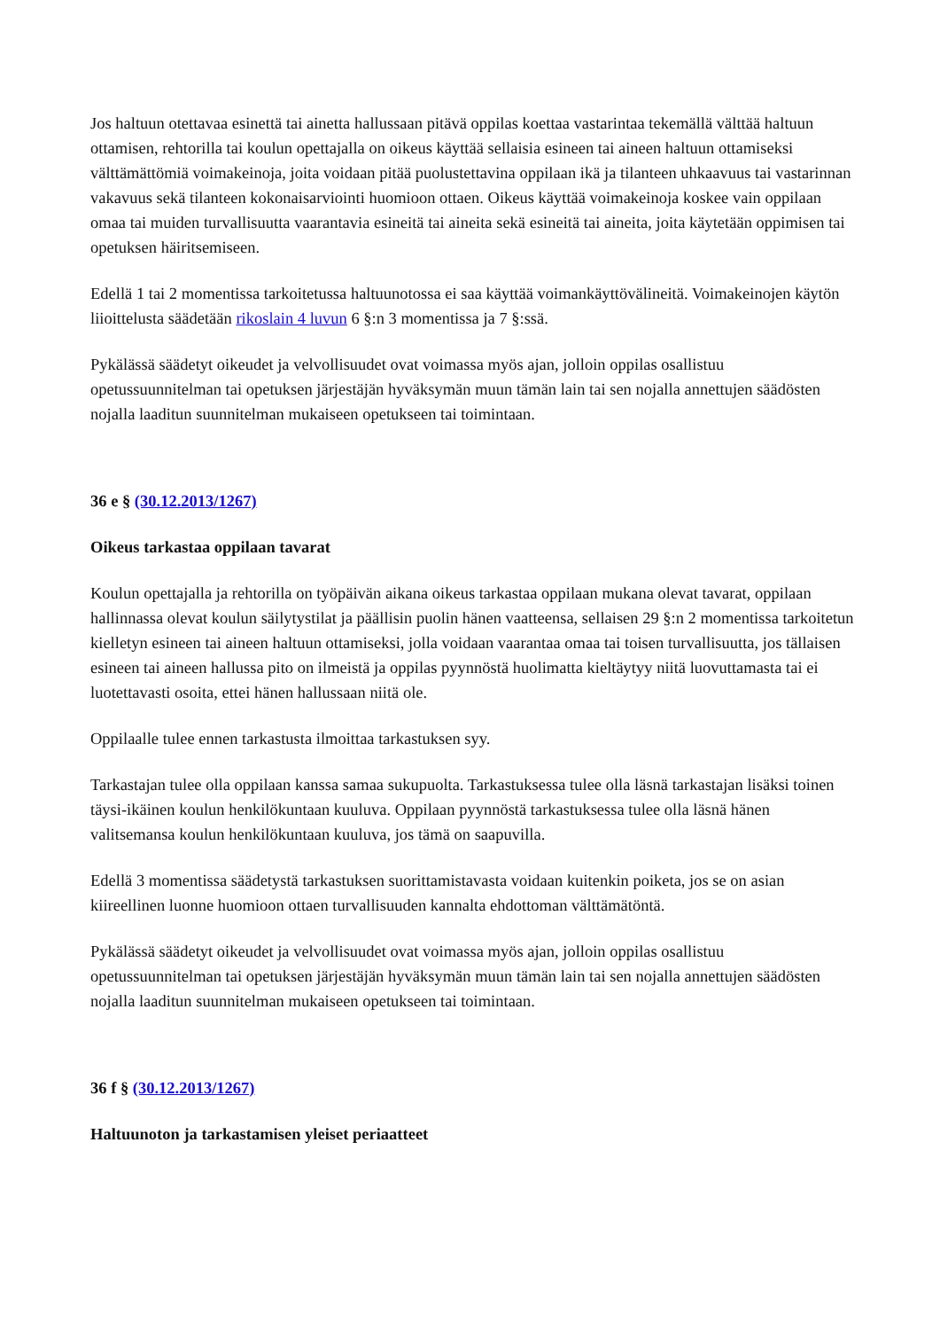Jos haltuun otettavaa esinettä tai ainetta hallussaan pitävä oppilas koettaa vastarintaa tekemällä välttää haltuun ottamisen, rehtorilla tai koulun opettajalla on oikeus käyttää sellaisia esineen tai aineen haltuun ottamiseksi välttämättömiä voimakeinoja, joita voidaan pitää puolustettavina oppilaan ikä ja tilanteen uhkaavuus tai vastarinnan vakavuus sekä tilanteen kokonaisarviointi huomioon ottaen. Oikeus käyttää voimakeinoja koskee vain oppilaan omaa tai muiden turvallisuutta vaarantavia esineitä tai aineita sekä esineitä tai aineita, joita käytetään oppimisen tai opetuksen häiritsemiseen.
Edellä 1 tai 2 momentissa tarkoitetussa haltuunotossa ei saa käyttää voimankäyttövälineitä. Voimakeinojen käytön liioittelusta säädetään rikoslain 4 luvun 6 §:n 3 momentissa ja 7 §:ssä.
Pykälässä säädetyt oikeudet ja velvollisuudet ovat voimassa myös ajan, jolloin oppilas osallistuu opetussuunnitelman tai opetuksen järjestäjän hyväksymän muun tämän lain tai sen nojalla annettujen säädösten nojalla laaditun suunnitelman mukaiseen opetukseen tai toimintaan.
36 e § (30.12.2013/1267)
Oikeus tarkastaa oppilaan tavarat
Koulun opettajalla ja rehtorilla on työpäivän aikana oikeus tarkastaa oppilaan mukana olevat tavarat, oppilaan hallinnassa olevat koulun säilytystilat ja päällisin puolin hänen vaatteensa, sellaisen 29 §:n 2 momentissa tarkoitetun kielletyn esineen tai aineen haltuun ottamiseksi, jolla voidaan vaarantaa omaa tai toisen turvallisuutta, jos tällaisen esineen tai aineen hallussa pito on ilmeistä ja oppilas pyynnöstä huolimatta kieltäytyy niitä luovuttamasta tai ei luotettavasti osoita, ettei hänen hallussaan niitä ole.
Oppilaalle tulee ennen tarkastusta ilmoittaa tarkastuksen syy.
Tarkastajan tulee olla oppilaan kanssa samaa sukupuolta. Tarkastuksessa tulee olla läsnä tarkastajan lisäksi toinen täysi-ikäinen koulun henkilökuntaan kuuluva. Oppilaan pyynnöstä tarkastuksessa tulee olla läsnä hänen valitsemansa koulun henkilökuntaan kuuluva, jos tämä on saapuvilla.
Edellä 3 momentissa säädetystä tarkastuksen suorittamistavasta voidaan kuitenkin poiketa, jos se on asian kiireellinen luonne huomioon ottaen turvallisuuden kannalta ehdottoman välttämätöntä.
Pykälässä säädetyt oikeudet ja velvollisuudet ovat voimassa myös ajan, jolloin oppilas osallistuu opetussuunnitelman tai opetuksen järjestäjän hyväksymän muun tämän lain tai sen nojalla annettujen säädösten nojalla laaditun suunnitelman mukaiseen opetukseen tai toimintaan.
36 f § (30.12.2013/1267)
Haltuunoton ja tarkastamisen yleiset periaatteet